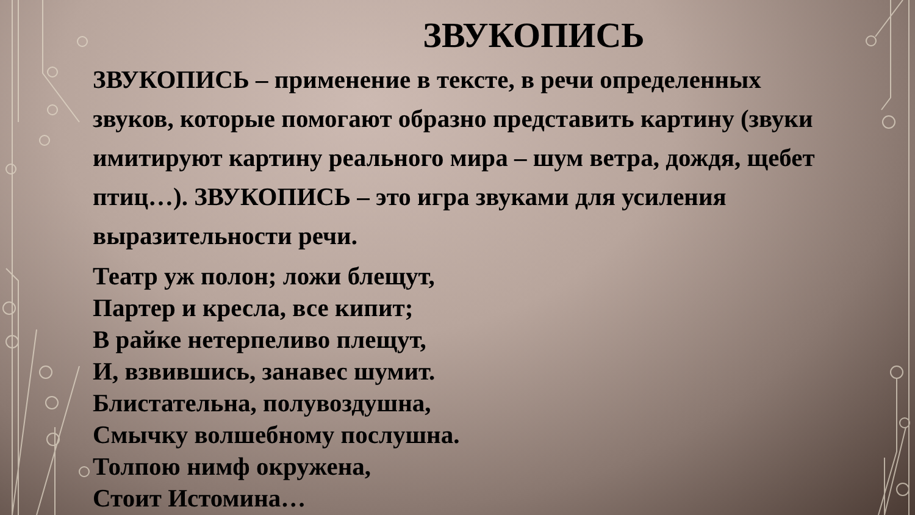ЗВУКОПИСЬ
ЗВУКОПИСЬ – применение в тексте, в речи определенных звуков, которые помогают образно представить картину (звуки имитируют картину реального мира – шум ветра, дождя, щебет птиц…). ЗВУКОПИСЬ – это игра звуками для усиления выразительности речи.
Театр уж полон; ложи блещут,
Партер и кресла, все кипит;
В райке нетерпеливо плещут,
И, взвившись, занавес шумит.
Блистательна, полувоздушна,
Смычку волшебному послушна.
Толпою нимф окружена,
Стоит Истомина…